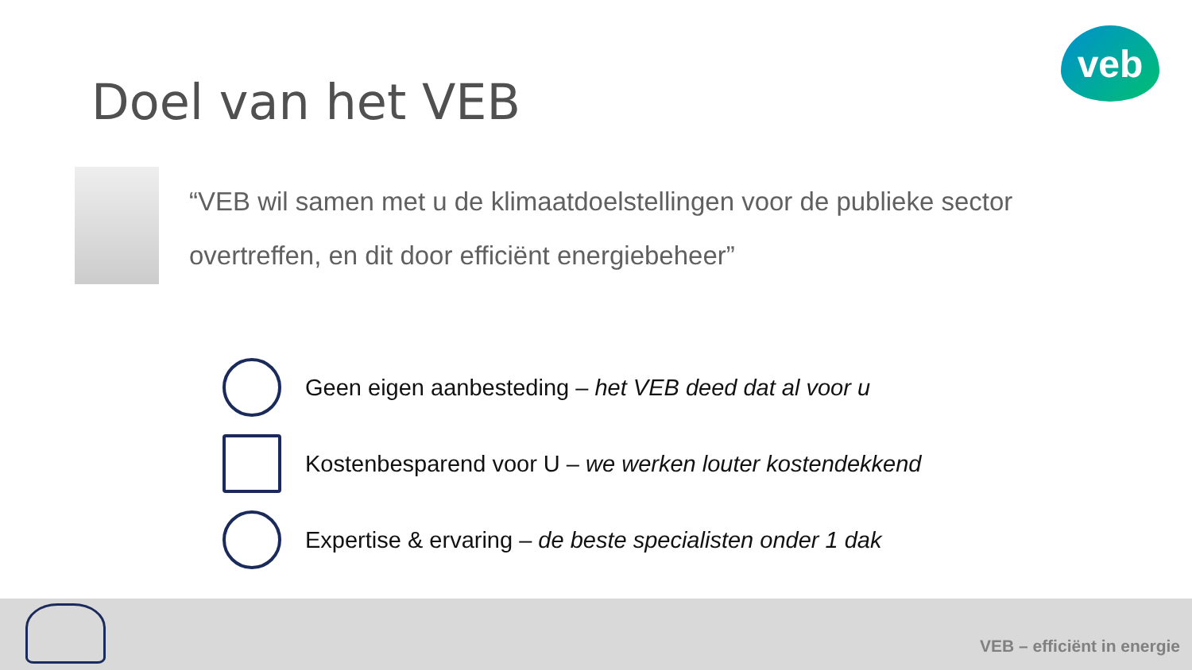veb
Doel van het VEB
“VEB wil samen met u de klimaatdoelstellingen voor de publieke sector overtreffen, en dit door efficiënt energiebeheer”
Geen eigen aanbesteding – het VEB deed dat al voor u
Kostenbesparend voor U – we werken louter kostendekkend
Expertise & ervaring – de beste specialisten onder 1 dak
VEB – efficiënt in energie